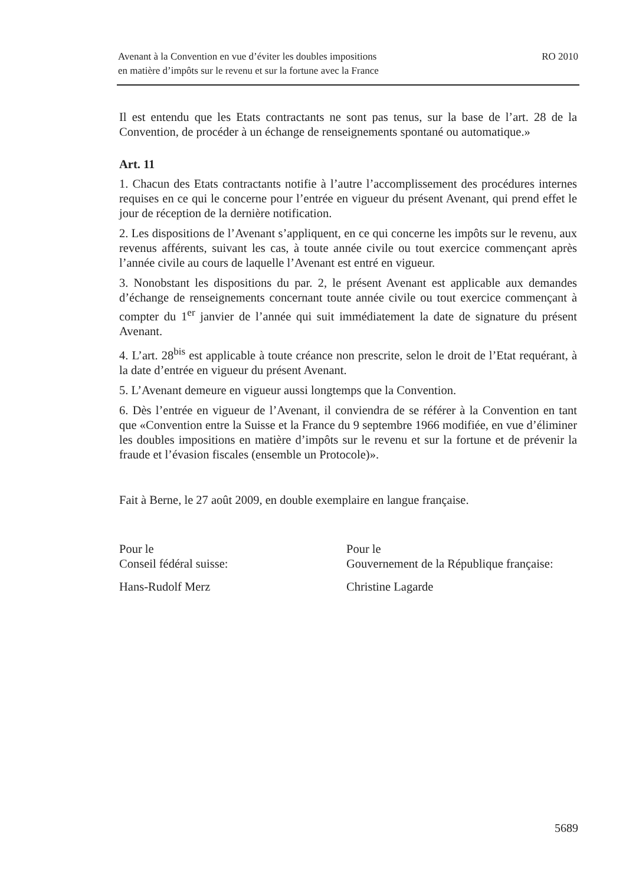Avenant à la Convention en vue d’éviter les doubles impositions
en matière d’impôts sur le revenu et sur la fortune avec la France
RO 2010
Il est entendu que les Etats contractants ne sont pas tenus, sur la base de l’art. 28 de la Convention, de procéder à un échange de renseignements spontané ou automatique.»
Art. 11
1. Chacun des Etats contractants notifie à l’autre l’accomplissement des procédures internes requises en ce qui le concerne pour l’entrée en vigueur du présent Avenant, qui prend effet le jour de réception de la dernière notification.
2. Les dispositions de l’Avenant s’appliquent, en ce qui concerne les impôts sur le revenu, aux revenus afférents, suivant les cas, à toute année civile ou tout exercice commençant après l’année civile au cours de laquelle l’Avenant est entré en vigueur.
3. Nonobstant les dispositions du par. 2, le présent Avenant est applicable aux demandes d’échange de renseignements concernant toute année civile ou tout exercice commençant à compter du 1<sup>er</sup> janvier de l’année qui suit immédiatement la date de signature du présent Avenant.
4. L’art. 28<sup>bis</sup> est applicable à toute créance non prescrite, selon le droit de l’Etat requérant, à la date d’entrée en vigueur du présent Avenant.
5. L’Avenant demeure en vigueur aussi longtemps que la Convention.
6. Dès l’entrée en vigueur de l’Avenant, il conviendra de se référer à la Convention en tant que «Convention entre la Suisse et la France du 9 septembre 1966 modifiée, en vue d’éliminer les doubles impositions en matière d’impôts sur le revenu et sur la fortune et de prévenir la fraude et l’évasion fiscales (ensemble un Protocole)».
Fait à Berne, le 27 août 2009, en double exemplaire en langue française.
Pour le
Conseil fédéral suisse:
Pour le
Gouvernement de la République française:
Hans-Rudolf Merz Christine Lagarde
5689